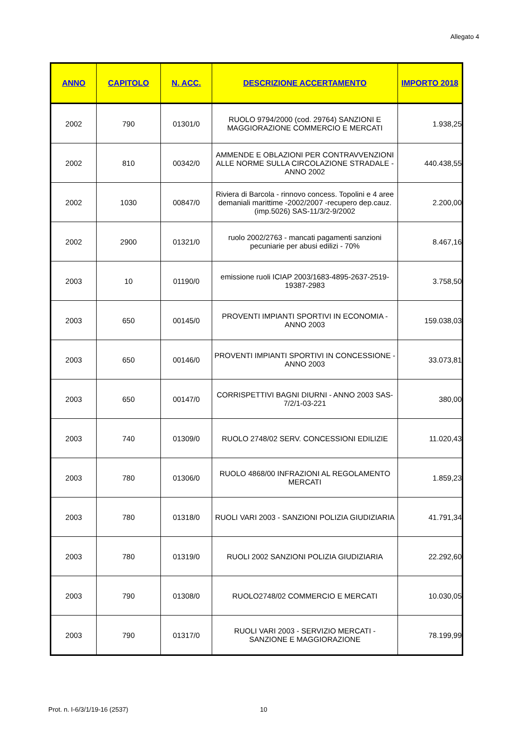Allegato 4
| ANNO | CAPITOLO | N. ACC. | DESCRIZIONE ACCERTAMENTO | IMPORTO 2018 |
| --- | --- | --- | --- | --- |
| 2002 | 790 | 01301/0 | RUOLO 9794/2000 (cod. 29764) SANZIONI E MAGGIORAZIONE COMMERCIO E MERCATI | 1.938,25 |
| 2002 | 810 | 00342/0 | AMMENDE E OBLAZIONI PER CONTRAVVENZIONI ALLE NORME SULLA CIRCOLAZIONE STRADALE - ANNO 2002 | 440.438,55 |
| 2002 | 1030 | 00847/0 | Riviera di Barcola - rinnovo concess. Topolini e 4 aree demaniali marittime -2002/2007 -recupero dep.cauz. (imp.5026) SAS-11/3/2-9/2002 | 2.200,00 |
| 2002 | 2900 | 01321/0 | ruolo 2002/2763 - mancati pagamenti sanzioni pecuniarie per abusi edilizi - 70% | 8.467,16 |
| 2003 | 10 | 01190/0 | emissione ruoli ICIAP 2003/1683-4895-2637-2519-19387-2983 | 3.758,50 |
| 2003 | 650 | 00145/0 | PROVENTI IMPIANTI SPORTIVI IN ECONOMIA - ANNO 2003 | 159.038,03 |
| 2003 | 650 | 00146/0 | PROVENTI IMPIANTI SPORTIVI IN CONCESSIONE - ANNO 2003 | 33.073,81 |
| 2003 | 650 | 00147/0 | CORRISPETTIVI BAGNI DIURNI - ANNO 2003 SAS-7/2/1-03-221 | 380,00 |
| 2003 | 740 | 01309/0 | RUOLO 2748/02 SERV. CONCESSIONI EDILIZIE | 11.020,43 |
| 2003 | 780 | 01306/0 | RUOLO 4868/00 INFRAZIONI AL REGOLAMENTO MERCATI | 1.859,23 |
| 2003 | 780 | 01318/0 | RUOLI VARI 2003 - SANZIONI POLIZIA GIUDIZIARIA | 41.791,34 |
| 2003 | 780 | 01319/0 | RUOLI 2002 SANZIONI POLIZIA GIUDIZIARIA | 22.292,60 |
| 2003 | 790 | 01308/0 | RUOLO2748/02 COMMERCIO E MERCATI | 10.030,05 |
| 2003 | 790 | 01317/0 | RUOLI VARI 2003 - SERVIZIO MERCATI - SANZIONE E MAGGIORAZIONE | 78.199,99 |
Prot. n. I-6/3/1/19-16 (2537) 10